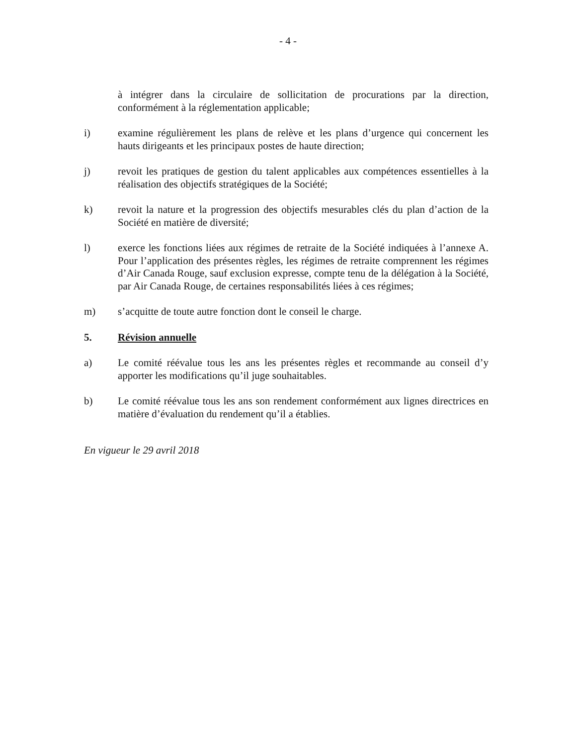- 4 -
à intégrer dans la circulaire de sollicitation de procurations par la direction, conformément à la réglementation applicable;
i) examine régulièrement les plans de relève et les plans d’urgence qui concernent les hauts dirigeants et les principaux postes de haute direction;
j) revoit les pratiques de gestion du talent applicables aux compétences essentielles à la réalisation des objectifs stratégiques de la Société;
k) revoit la nature et la progression des objectifs mesurables clés du plan d’action de la Société en matière de diversité;
l) exerce les fonctions liées aux régimes de retraite de la Société indiquées à l’annexe A. Pour l’application des présentes règles, les régimes de retraite comprennent les régimes d’Air Canada Rouge, sauf exclusion expresse, compte tenu de la délégation à la Société, par Air Canada Rouge, de certaines responsabilités liées à ces régimes;
m) s’acquitte de toute autre fonction dont le conseil le charge.
5. Révision annuelle
a) Le comité réévalue tous les ans les présentes règles et recommande au conseil d’y apporter les modifications qu’il juge souhaitables.
b) Le comité réévalue tous les ans son rendement conformément aux lignes directrices en matière d’évaluation du rendement qu’il a établies.
En vigueur le 29 avril 2018